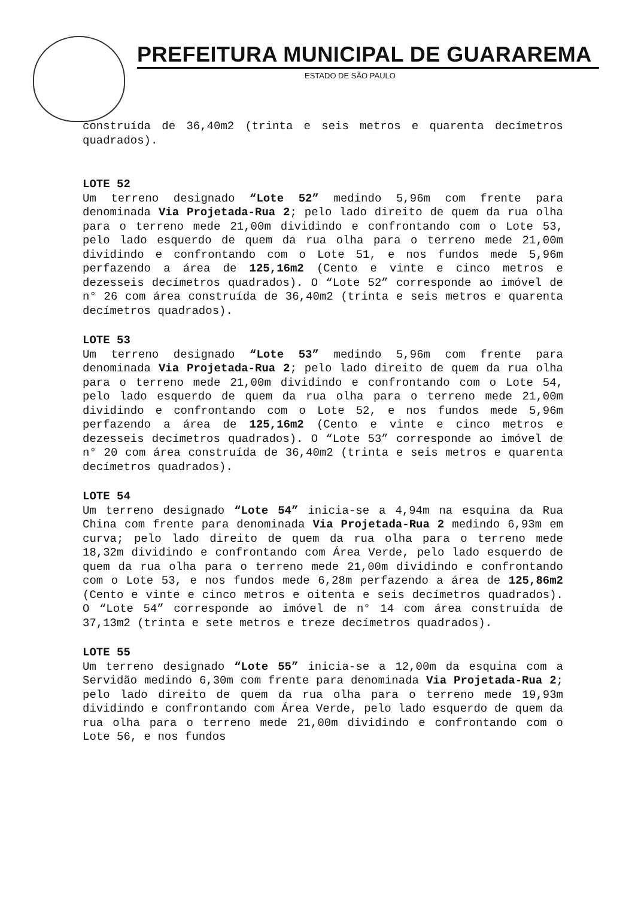PREFEITURA MUNICIPAL DE GUARAREMA
ESTADO DE SÃO PAULO
construída de 36,40m2 (trinta e seis metros e quarenta decímetros quadrados).
LOTE 52
Um terreno designado “Lote 52” medindo 5,96m com frente para denominada Via Projetada-Rua 2; pelo lado direito de quem da rua olha para o terreno mede 21,00m dividindo e confrontando com o Lote 53, pelo lado esquerdo de quem da rua olha para o terreno mede 21,00m dividindo e confrontando com o Lote 51, e nos fundos mede 5,96m perfazendo a área de 125,16m2 (Cento e vinte e cinco metros e dezesseis decímetros quadrados). O “Lote 52” corresponde ao imóvel de n° 26 com área construída de 36,40m2 (trinta e seis metros e quarenta decímetros quadrados).
LOTE 53
Um terreno designado “Lote 53” medindo 5,96m com frente para denominada Via Projetada-Rua 2; pelo lado direito de quem da rua olha para o terreno mede 21,00m dividindo e confrontando com o Lote 54, pelo lado esquerdo de quem da rua olha para o terreno mede 21,00m dividindo e confrontando com o Lote 52, e nos fundos mede 5,96m perfazendo a área de 125,16m2 (Cento e vinte e cinco metros e dezesseis decímetros quadrados). O “Lote 53” corresponde ao imóvel de n° 20 com área construída de 36,40m2 (trinta e seis metros e quarenta decímetros quadrados).
LOTE 54
Um terreno designado “Lote 54” inicia-se a 4,94m na esquina da Rua China com frente para denominada Via Projetada-Rua 2 medindo 6,93m em curva; pelo lado direito de quem da rua olha para o terreno mede 18,32m dividindo e confrontando com Área Verde, pelo lado esquerdo de quem da rua olha para o terreno mede 21,00m dividindo e confrontando com o Lote 53, e nos fundos mede 6,28m perfazendo a área de 125,86m2 (Cento e vinte e cinco metros e oitenta e seis decímetros quadrados). O “Lote 54” corresponde ao imóvel de n° 14 com área construída de 37,13m2 (trinta e sete metros e treze decímetros quadrados).
LOTE 55
Um terreno designado “Lote 55” inicia-se a 12,00m da esquina com a Servidão medindo 6,30m com frente para denominada Via Projetada-Rua 2; pelo lado direito de quem da rua olha para o terreno mede 19,93m dividindo e confrontando com Área Verde, pelo lado esquerdo de quem da rua olha para o terreno mede 21,00m dividindo e confrontando com o Lote 56, e nos fundos